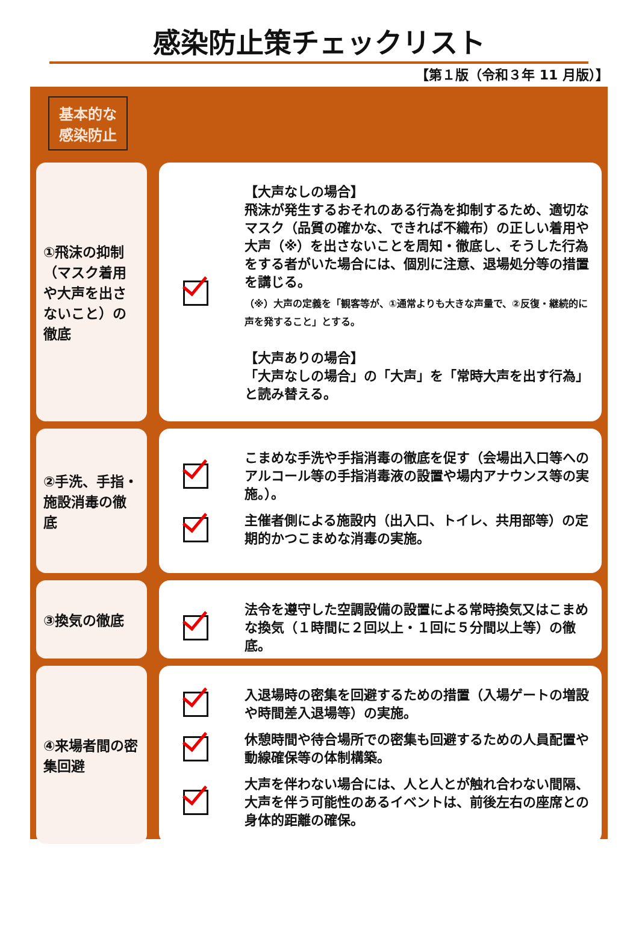感染防止策チェックリスト
【第１版（令和３年 11 月版）】
基本的な
感染防止
①飛沫の抑制（マスク着用や大声を出さないこと）の徹底
【大声なしの場合】
飛沫が発生するおそれのある行為を抑制するため、適切なマスク（品質の確かな、できれば不織布）の正しい着用や大声（※）を出さないことを周知・徹底し、そうした行為をする者がいた場合には、個別に注意、退場処分等の措置を講じる。
（※）大声の定義を「観客等が、①通常よりも大きな声量で、②反復・継続的に声を発すること」とする。
【大声ありの場合】
「大声なしの場合」の「大声」を「常時大声を出す行為」と読み替える。
②手洗、手指・施設消毒の徹底
こまめな手洗や手指消毒の徹底を促す（会場出入口等へのアルコール等の手指消毒液の設置や場内アナウンス等の実施。）。
主催者側による施設内（出入口、トイレ、共用部等）の定期的かつこまめな消毒の実施。
③換気の徹底
法令を遵守した空調設備の設置による常時換気又はこまめな換気（１時間に２回以上・１回に５分間以上等）の徹底。
④来場者間の密集回避
入退場時の密集を回避するための措置（入場ゲートの増設や時間差入退場等）の実施。
休憩時間や待合場所での密集も回避するための人員配置や動線確保等の体制構築。
大声を伴わない場合には、人と人とが触れ合わない間隔、大声を伴う可能性のあるイベントは、前後左右の座席との身体的距離の確保。